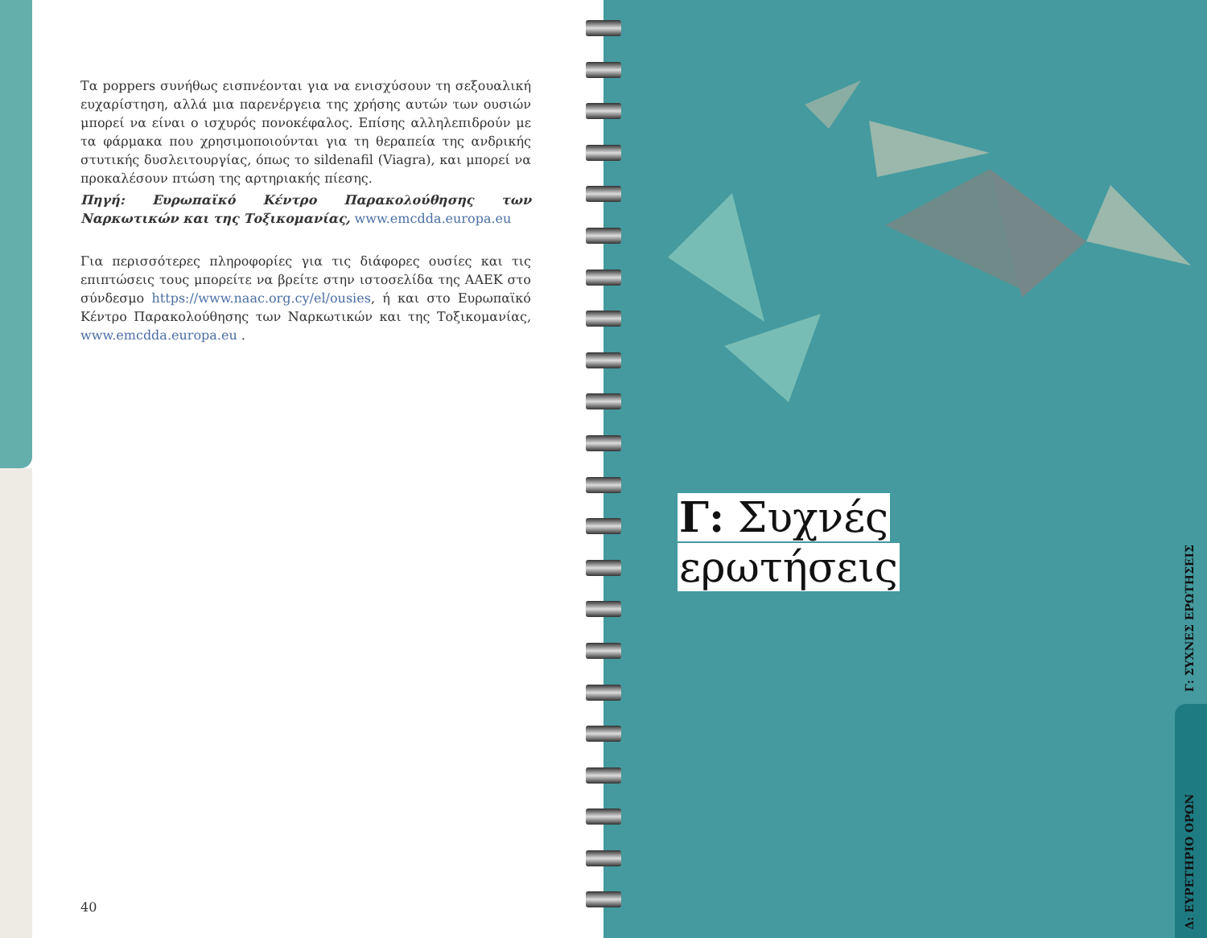Τα poppers συνήθως εισπνέονται για να ενισχύσουν τη σεξουαλική ευχαρίστηση, αλλά μια παρενέργεια της χρήσης αυτών των ουσιών μπορεί να είναι ο ισχυρός πονοκέφαλος. Επίσης αλληλεπιδρούν με τα φάρμακα που χρησιμοποιούνται για τη θεραπεία της ανδρικής στυτικής δυσλειτουργίας, όπως το sildenafil (Viagra), και μπορεί να προκαλέσουν πτώση της αρτηριακής πίεσης.
Πηγή: Ευρωπαϊκό Κέντρο Παρακολούθησης των Ναρκωτικών και της Τοξικομανίας, www.emcdda.europa.eu
Για περισσότερες πληροφορίες για τις διάφορες ουσίες και τις επιπτώσεις τους μπορείτε να βρείτε στην ιστοσελίδα της ΑΑΕΚ στο σύνδεσμο https://www.naac.org.cy/el/ousies, ή και στο Ευρωπαϊκό Κέντρο Παρακολούθησης των Ναρκωτικών και της Τοξικομανίας, www.emcdda.europa.eu .
40
Γ: Συχνές
ερωτήσεις
Γ: ΣΥΧΝΕΣ ΕΡΩΤΗΣΕΙΣ
Δ: ΕΥΡΕΤΗΡΙΟ ΟΡΩΝ